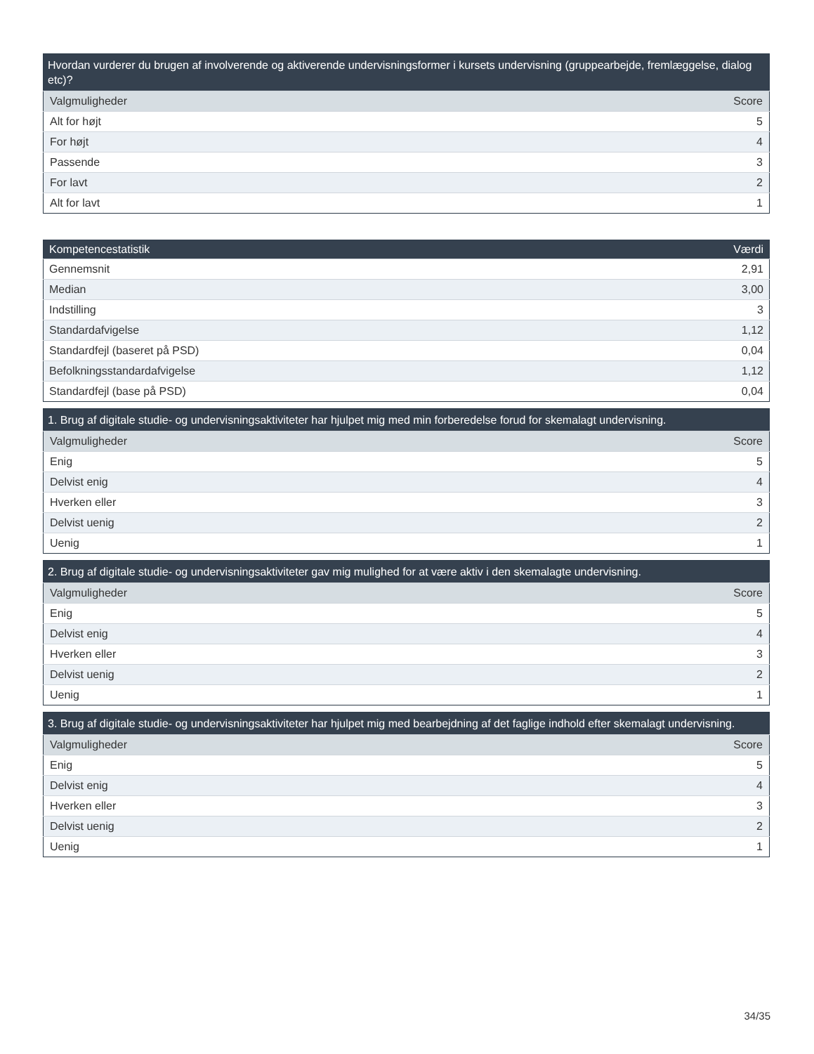| Hvordan vurderer du brugen af involverende og aktiverende undervisningsformer i kursets undervisning (gruppearbejde, fremlæggelse, dialog etc)? | |
| --- | --- |
| Valgmuligheder | Score |
| Alt for højt | 5 |
| For højt | 4 |
| Passende | 3 |
| For lavt | 2 |
| Alt for lavt | 1 |
| Kompetencestatistik | Værdi |
| --- | --- |
| Gennemsnit | 2,91 |
| Median | 3,00 |
| Indstilling | 3 |
| Standardafvigelse | 1,12 |
| Standardfejl (baseret på PSD) | 0,04 |
| Befolkningsstandardafvigelse | 1,12 |
| Standardfejl (base på PSD) | 0,04 |
| 1. Brug af digitale studie- og undervisningsaktiviteter har hjulpet mig med min forberedelse forud for skemalagt undervisning. | |
| --- | --- |
| Valgmuligheder | Score |
| Enig | 5 |
| Delvist enig | 4 |
| Hverken eller | 3 |
| Delvist uenig | 2 |
| Uenig | 1 |
| 2. Brug af digitale studie- og undervisningsaktiviteter gav mig mulighed for at være aktiv i den skemalagte undervisning. | |
| --- | --- |
| Valgmuligheder | Score |
| Enig | 5 |
| Delvist enig | 4 |
| Hverken eller | 3 |
| Delvist uenig | 2 |
| Uenig | 1 |
| 3. Brug af digitale studie- og undervisningsaktiviteter har hjulpet mig med bearbejdning af det faglige indhold efter skemalagt undervisning. | |
| --- | --- |
| Valgmuligheder | Score |
| Enig | 5 |
| Delvist enig | 4 |
| Hverken eller | 3 |
| Delvist uenig | 2 |
| Uenig | 1 |
34/35